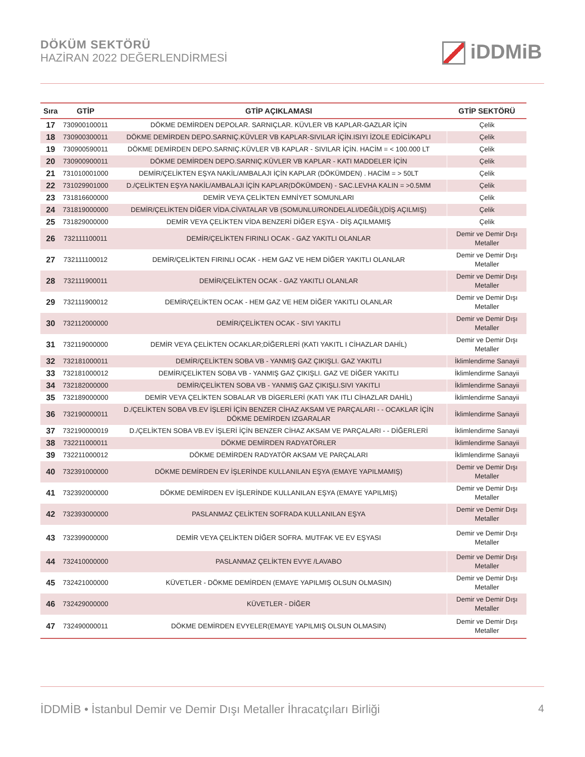DÖKÜM SEKTÖRÜ
HAZİRAN 2022 DEĞERLENDİRMESİ
iDDMiB
| Sıra | GTİP | GTİP AÇIKLAMASI | GTİP SEKTÖRÜ |
| --- | --- | --- | --- |
| 17 | 730900100011 | DÖKME DEMİRDEN DEPOLAR. SARNIÇLAR. KÜVLER VB KAPLAR-GAZLAR İÇİN | Çelik |
| 18 | 730900300011 | DÖKME DEMİRDEN DEPO.SARNIÇ.KÜVLER VB KAPLAR-SIVILAR İÇİN.ISIYI İZOLE EDİCİ/KAPLI | Çelik |
| 19 | 730900590011 | DÖKME DEMİRDEN DEPO.SARNIÇ.KÜVLER VB KAPLAR - SIVILAR İÇİN. HACİM = < 100.000 LT | Çelik |
| 20 | 730900900011 | DÖKME DEMİRDEN DEPO.SARNIÇ.KÜVLER VB KAPLAR - KATI MADDELER İÇİN | Çelik |
| 21 | 731010001000 | DEMİR/ÇELİKTEN EŞYA NAKİL/AMBALAJI İÇİN KAPLAR (DÖKÜMDEN) . HACİM = > 50LT | Çelik |
| 22 | 731029901000 | D./ÇELİKTEN EŞYA NAKİL/AMBALAJI İÇİN KAPLAR(DÖKÜMDEN) - SAC.LEVHA KALIN = >0.5MM | Çelik |
| 23 | 731816600000 | DEMİR VEYA ÇELİKTEN EMNİYET SOMUNLARI | Çelik |
| 24 | 731819000000 | DEMİR/ÇELİKTEN DİĞER VİDA.CİVATALAR VB (SOMUNLU/RONDELALI/DEĞİL)(DİŞ AÇILMIŞ) | Çelik |
| 25 | 731829000000 | DEMİR VEYA ÇELİKTEN VİDA BENZERİ DİĞER EŞYA - DİŞ AÇILMAMIŞ | Çelik |
| 26 | 732111100011 | DEMİR/ÇELİKTEN FIRINLI OCAK - GAZ YAKITLI OLANLAR | Demir ve Demir Dışı Metaller |
| 27 | 732111100012 | DEMİR/ÇELİKTEN FIRINLI OCAK - HEM GAZ VE HEM DİĞER YAKITLI OLANLAR | Demir ve Demir Dışı Metaller |
| 28 | 732111900011 | DEMİR/ÇELİKTEN OCAK - GAZ YAKITLI OLANLAR | Demir ve Demir Dışı Metaller |
| 29 | 732111900012 | DEMİR/ÇELİKTEN OCAK - HEM GAZ VE HEM DİĞER YAKITLI OLANLAR | Demir ve Demir Dışı Metaller |
| 30 | 732112000000 | DEMİR/ÇELİKTEN OCAK - SIVI YAKITLI | Demir ve Demir Dışı Metaller |
| 31 | 732119000000 | DEMİR VEYA ÇELİKTEN OCAKLAR;DİĞERLERİ (KATI YAKITL I CİHAZLAR DAHİL) | Demir ve Demir Dışı Metaller |
| 32 | 732181000011 | DEMİR/ÇELİKTEN SOBA VB - YANMIŞ GAZ ÇIKIŞLI. GAZ YAKITLI | İklimlendirme Sanayii |
| 33 | 732181000012 | DEMİR/ÇELİKTEN SOBA VB - YANMIŞ GAZ ÇIKIŞLI. GAZ VE DİĞER YAKITLI | İklimlendirme Sanayii |
| 34 | 732182000000 | DEMİR/ÇELİKTEN SOBA VB - YANMIŞ GAZ ÇIKIŞLI.SIVI YAKITLI | İklimlendirme Sanayii |
| 35 | 732189000000 | DEMİR VEYA ÇELİKTEN SOBALAR VB DİGERLERİ (KATI YAK ITLI CİHAZLAR DAHİL) | İklimlendirme Sanayii |
| 36 | 732190000011 | D./ÇELİKTEN SOBA VB.EV İŞLERİ İÇİN BENZER CİHAZ AKSAM VE PARÇALARI - - OCAKLAR İÇİN DÖKME DEMİRDEN IZGARALAR | İklimlendirme Sanayii |
| 37 | 732190000019 | D./ÇELİKTEN SOBA VB.EV İŞLERİ İÇİN BENZER CİHAZ AKSAM VE PARÇALARI - - DİĞERLERİ | İklimlendirme Sanayii |
| 38 | 732211000011 | DÖKME DEMİRDEN RADYATÖRLER | İklimlendirme Sanayii |
| 39 | 732211000012 | DÖKME DEMİRDEN RADYATÖR AKSAM VE PARÇALARI | İklimlendirme Sanayii |
| 40 | 732391000000 | DÖKME DEMİRDEN EV İŞLERİNDE KULLANILAN EŞYA (EMAYE YAPILMAMIŞ) | Demir ve Demir Dışı Metaller |
| 41 | 732392000000 | DÖKME DEMİRDEN EV İŞLERİNDE KULLANILAN EŞYA (EMAYE YAPILMIŞ) | Demir ve Demir Dışı Metaller |
| 42 | 732393000000 | PASLANMAZ ÇELİKTEN SOFRADA KULLANILAN EŞYA | Demir ve Demir Dışı Metaller |
| 43 | 732399000000 | DEMİR VEYA ÇELİKTEN DİĞER SOFRA. MUTFAK VE EV EŞYASI | Demir ve Demir Dışı Metaller |
| 44 | 732410000000 | PASLANMAZ ÇELİKTEN EVYE /LAVABO | Demir ve Demir Dışı Metaller |
| 45 | 732421000000 | KÜVETLER - DÖKME DEMİRDEN (EMAYE YAPILMIŞ OLSUN OLMASIN) | Demir ve Demir Dışı Metaller |
| 46 | 732429000000 | KÜVETLER - DİĞER | Demir ve Demir Dışı Metaller |
| 47 | 732490000011 | DÖKME DEMİRDEN EVYELER(EMAYE YAPILMIŞ OLSUN OLMASIN) | Demir ve Demir Dışı Metaller |
İDDMİB • İstanbul Demir ve Demir Dışı Metaller İhracatçıları Birliği 4